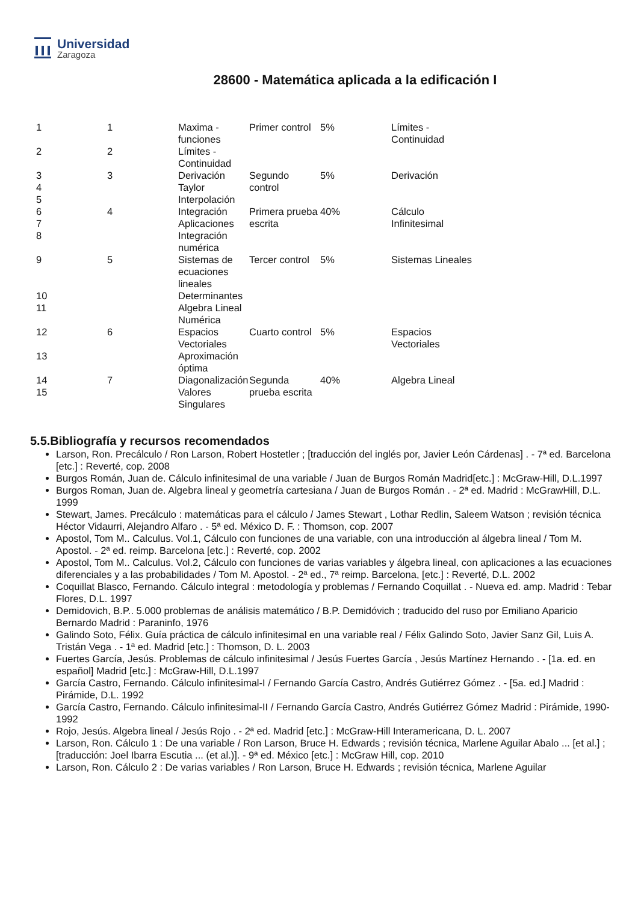Universidad
Zaragoza
28600 - Matemática aplicada a la edificación I
| 1 | 1 | Maxima - funciones | Primer control | 5% | Límites - Continuidad |
| 2 | 2 | Límites - Continuidad | | | |
| 3 4 5 | 3 | Derivación Taylor Interpolación | Segundo control | 5% | Derivación |
| 6 7 8 | 4 | Integración Aplicaciones Integración numérica | Primera prueba escrita | 40% | Cálculo Infinitesimal |
| 9 | 5 | Sistemas de ecuaciones lineales | Tercer control | 5% | Sistemas Lineales |
| 10 | | Determinantes | | | |
| 11 | | Algebra Lineal Numérica | | | |
| 12 | 6 | Espacios Vectoriales | Cuarto control | 5% | Espacios Vectoriales |
| 13 | | Aproximación óptima | | | |
| 14 15 | 7 | Diagonalización Valores Singulares | Segunda prueba escrita | 40% | Algebra Lineal |
5.5.Bibliografía y recursos recomendados
Larson, Ron. Precálculo / Ron Larson, Robert Hostetler ; [traducción del inglés por, Javier León Cárdenas] . - 7ª ed. Barcelona [etc.] : Reverté, cop. 2008
Burgos Román, Juan de. Cálculo infinitesimal de una variable / Juan de Burgos Román Madrid[etc.] : McGraw-Hill, D.L.1997
Burgos Roman, Juan de. Algebra lineal y geometría cartesiana / Juan de Burgos Román . - 2ª ed. Madrid : McGrawHill, D.L. 1999
Stewart, James. Precálculo : matemáticas para el cálculo / James Stewart , Lothar Redlin, Saleem Watson ; revisión técnica Héctor Vidaurri, Alejandro Alfaro . - 5ª ed. México D. F. : Thomson, cop. 2007
Apostol, Tom M.. Calculus. Vol.1, Cálculo con funciones de una variable, con una introducción al álgebra lineal / Tom M. Apostol. - 2ª ed. reimp. Barcelona [etc.] : Reverté, cop. 2002
Apostol, Tom M.. Calculus. Vol.2, Cálculo con funciones de varias variables y álgebra lineal, con aplicaciones a las ecuaciones diferenciales y a las probabilidades / Tom M. Apostol. - 2ª ed., 7ª reimp. Barcelona, [etc.] : Reverté, D.L. 2002
Coquillat Blasco, Fernando. Cálculo integral : metodología y problemas / Fernando Coquillat . - Nueva ed. amp. Madrid : Tebar Flores, D.L. 1997
Demidovich, B.P.. 5.000 problemas de análisis matemático / B.P. Demidóvich ; traducido del ruso por Emiliano Aparicio Bernardo Madrid : Paraninfo, 1976
Galindo Soto, Félix. Guía práctica de cálculo infinitesimal en una variable real / Félix Galindo Soto, Javier Sanz Gil, Luis A. Tristán Vega . - 1ª ed. Madrid [etc.] : Thomson, D. L. 2003
Fuertes García, Jesús. Problemas de cálculo infinitesimal / Jesús Fuertes García , Jesús Martínez Hernando . - [1a. ed. en español] Madrid [etc.] : McGraw-Hill, D.L.1997
García Castro, Fernando. Cálculo infinitesimal-I / Fernando García Castro, Andrés Gutiérrez Gómez . - [5a. ed.] Madrid : Pirámide, D.L. 1992
García Castro, Fernando. Cálculo infinitesimal-II / Fernando García Castro, Andrés Gutiérrez Gómez Madrid : Pirámide, 1990-1992
Rojo, Jesús. Algebra lineal / Jesús Rojo . - 2ª ed. Madrid [etc.] : McGraw-Hill Interamericana, D. L. 2007
Larson, Ron. Cálculo 1 : De una variable / Ron Larson, Bruce H. Edwards ; revisión técnica, Marlene Aguilar Abalo ... [et al.] ; [traducción: Joel Ibarra Escutia ... (et al.)]. - 9ª ed. México [etc.] : McGraw Hill, cop. 2010
Larson, Ron. Cálculo 2 : De varias variables / Ron Larson, Bruce H. Edwards ; revisión técnica, Marlene Aguilar